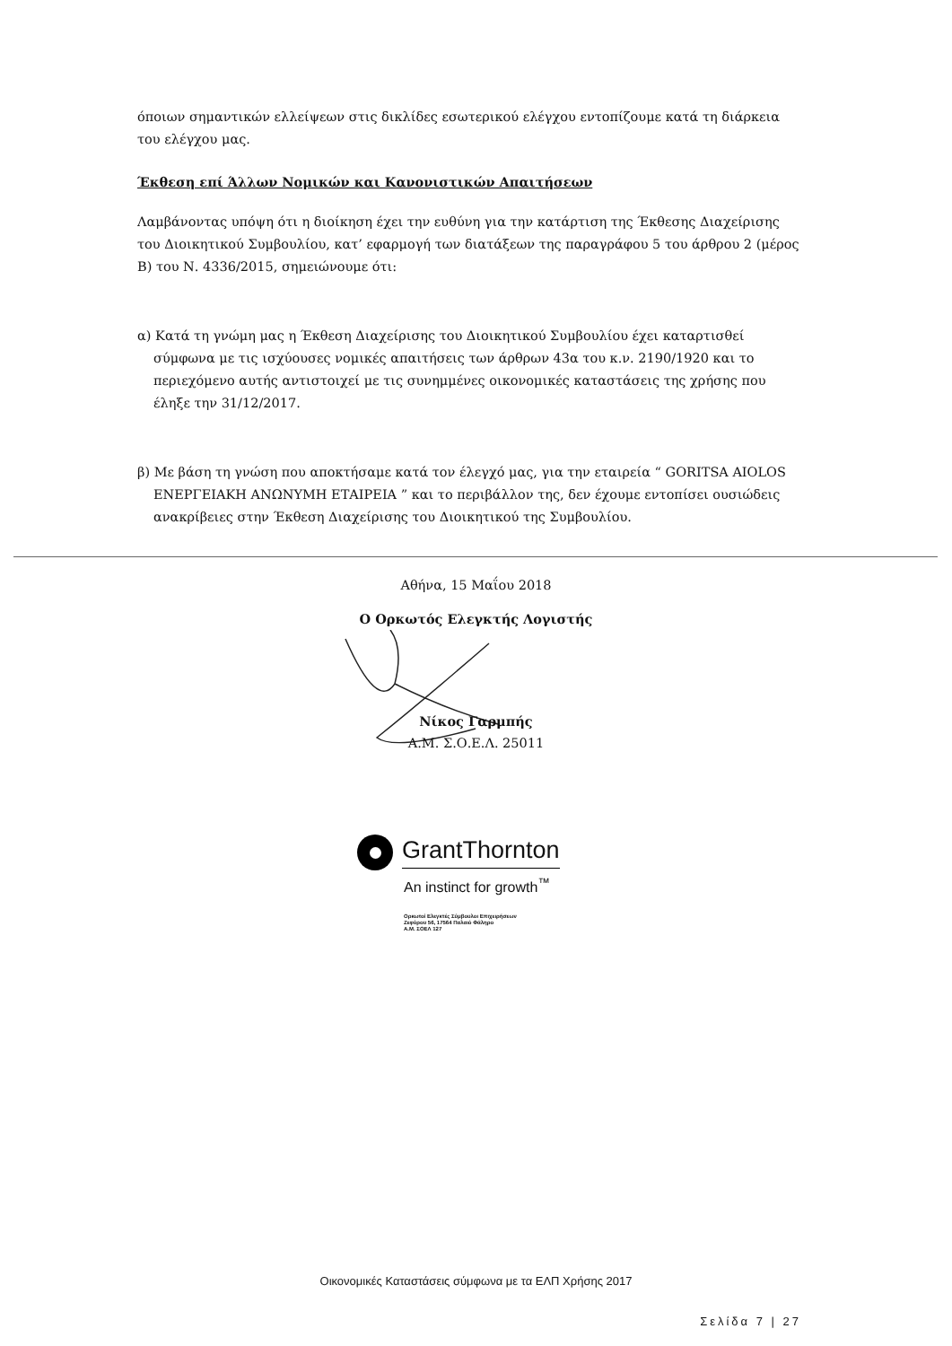όποιων σημαντικών ελλείψεων στις δικλίδες εσωτερικού ελέγχου εντοπίζουμε κατά τη διάρκεια του ελέγχου μας.
Έκθεση επί Άλλων Νομικών και Κανονιστικών Απαιτήσεων
Λαμβάνοντας υπόψη ότι η διοίκηση έχει την ευθύνη για την κατάρτιση της Έκθεσης Διαχείρισης του Διοικητικού Συμβουλίου, κατ’ εφαρμογή των διατάξεων της παραγράφου 5 του άρθρου 2 (μέρος Β) του Ν. 4336/2015, σημειώνουμε ότι:
α) Κατά τη γνώμη μας η Έκθεση Διαχείρισης του Διοικητικού Συμβουλίου έχει καταρτισθεί σύμφωνα με τις ισχύουσες νομικές απαιτήσεις των άρθρων 43α του κ.ν. 2190/1920 και το περιεχόμενο αυτής αντιστοιχεί με τις συνημμένες οικονομικές καταστάσεις της χρήσης που έληξε την 31/12/2017.
β) Με βάση τη γνώση που αποκτήσαμε κατά τον έλεγχό μας, για την εταιρεία “ GORITSA AIOLOS ΕΝΕΡΓΕΙΑΚΗ ΑΝΩΝΥΜΗ ΕΤΑΙΡΕΙΑ ” και το περιβάλλον της, δεν έχουμε εντοπίσει ουσιώδεις ανακρίβειες στην Έκθεση Διαχείρισης του Διοικητικού της Συμβουλίου.
Αθήνα, 15 Μαΐου 2018
Ο Ορκωτός Ελεγκτής Λογιστής
Νίκος Γαρμπής
Α.Μ. Σ.Ο.Ε.Λ. 25011
GrantThornton
An instinct for growth<sup>™</sup>
Ορκωτοί Ελεγκτές Σύμβουλοι Επιχειρήσεων
Ζεφύρου 56, 17564 Παλαιό Φάληρο
Α.Μ. ΣΟΕΛ 127
Οικονομικές Καταστάσεις σύμφωνα με τα ΕΛΠ Χρήσης 2017
Σελίδα 7 | 27